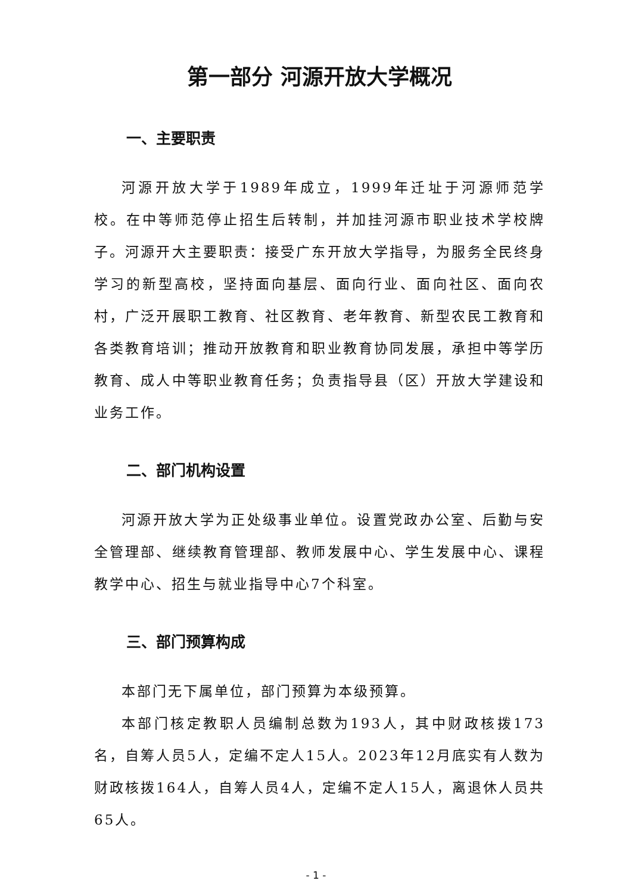第一部分 河源开放大学概况
一、主要职责
河源开放大学于1989年成立，1999年迁址于河源师范学校。在中等师范停止招生后转制，并加挂河源市职业技术学校牌子。河源开大主要职责：接受广东开放大学指导，为服务全民终身学习的新型高校，坚持面向基层、面向行业、面向社区、面向农村，广泛开展职工教育、社区教育、老年教育、新型农民工教育和各类教育培训；推动开放教育和职业教育协同发展，承担中等学历教育、成人中等职业教育任务；负责指导县（区）开放大学建设和业务工作。
二、部门机构设置
河源开放大学为正处级事业单位。设置党政办公室、后勤与安全管理部、继续教育管理部、教师发展中心、学生发展中心、课程教学中心、招生与就业指导中心7个科室。
三、部门预算构成
本部门无下属单位，部门预算为本级预算。
本部门核定教职人员编制总数为193人，其中财政核拨173名，自筹人员5人，定编不定人15人。2023年12月底实有人数为财政核拨164人，自筹人员4人，定编不定人15人，离退休人员共65人。
- 1 -